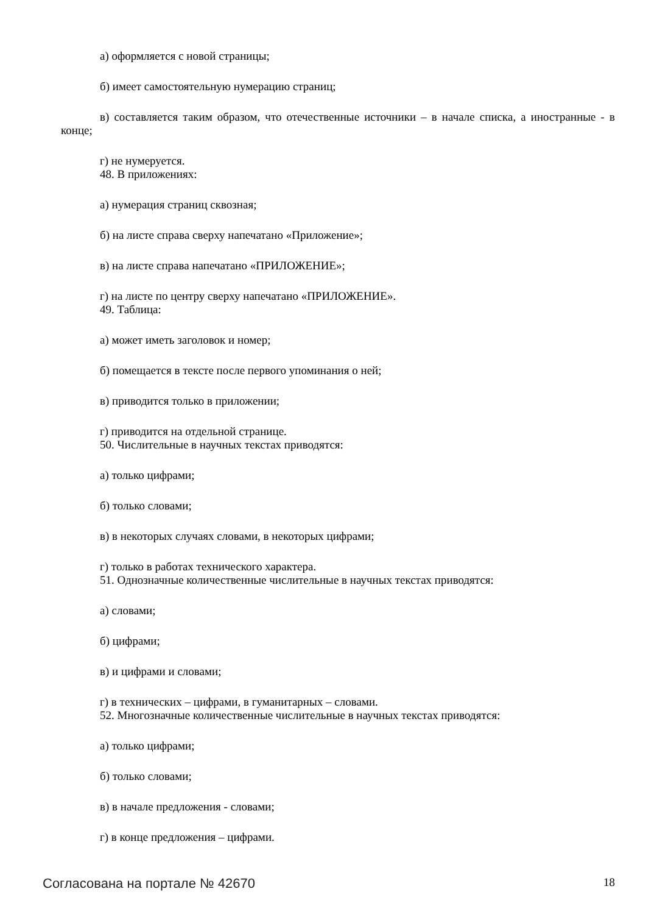а) оформляется с новой страницы;
б) имеет самостоятельную нумерацию страниц;
в) составляется таким образом, что отечественные источники – в начале списка, а иностранные - в конце;
г) не нумеруется.
48. В приложениях:
а) нумерация страниц сквозная;
б) на листе справа сверху напечатано «Приложение»;
в) на листе справа напечатано «ПРИЛОЖЕНИЕ»;
г) на листе по центру сверху напечатано «ПРИЛОЖЕНИЕ».
49. Таблица:
а) может иметь заголовок и номер;
б) помещается в тексте после первого упоминания о ней;
в) приводится только в приложении;
г) приводится на отдельной странице.
50. Числительные в научных текстах приводятся:
а) только цифрами;
б) только словами;
в) в некоторых случаях словами, в некоторых цифрами;
г) только в работах технического характера.
51. Однозначные количественные числительные в научных текстах приводятся:
а) словами;
б) цифрами;
в) и цифрами и словами;
г) в технических – цифрами, в гуманитарных – словами.
52. Многозначные количественные числительные в научных текстах приводятся:
а) только цифрами;
б) только словами;
в) в начале предложения - словами;
г) в конце предложения – цифрами.
Согласована на портале № 42670 18